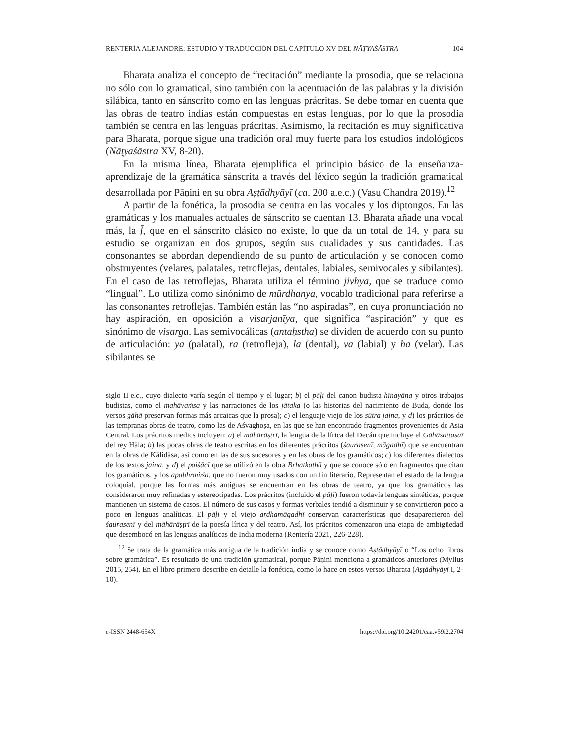RENTERÍA ALEJANDRE: ESTUDIO Y TRADUCCIÓN DEL CAPÍTULO XV DEL NĀṬYAŚĀSTRA 104
Bharata analiza el concepto de “recitación” mediante la prosodia, que se relaciona no sólo con lo gramatical, sino también con la acentuación de las palabras y la división silábica, tanto en sánscrito como en las lenguas prácritas. Se debe tomar en cuenta que las obras de teatro indias están compuestas en estas lenguas, por lo que la prosodia también se centra en las lenguas prácritas. Asimismo, la recitación es muy significativa para Bharata, porque sigue una tradición oral muy fuerte para los estudios indológicos (Nāṭyaśāstra XV, 8-20).
En la misma línea, Bharata ejemplifica el principio básico de la enseñanza-aprendizaje de la gramática sánscrita a través del léxico según la tradición gramatical desarrollada por Pāṇini en su obra Aṣṭādhyāyī (ca. 200 a.e.c.) (Vasu Chandra 2019).<sup>12</sup>
A partir de la fonética, la prosodia se centra en las vocales y los diptongos. En las gramáticas y los manuales actuales de sánscrito se cuentan 13. Bharata añade una vocal más, la ḹ, que en el sánscrito clásico no existe, lo que da un total de 14, y para su estudio se organizan en dos grupos, según sus cualidades y sus cantidades. Las consonantes se abordan dependiendo de su punto de articulación y se conocen como obstruyentes (velares, palatales, retroflejas, dentales, labiales, semivocales y sibilantes). En el caso de las retroflejas, Bharata utiliza el término jivhya, que se traduce como “lingual”. Lo utiliza como sinónimo de mūrdhanya, vocablo tradicional para referirse a las consonantes retroflejas. También están las “no aspiradas”, en cuya pronunciación no hay aspiración, en oposición a visarjanīya, que significa “aspiración” y que es sinónimo de visarga. Las semivocálicas (antaḥstha) se dividen de acuerdo con su punto de articulación: ya (palatal), ra (retrofleja), la (dental), va (labial) y ha (velar). Las sibilantes se
siglo II e.c., cuyo dialecto varía según el tiempo y el lugar; b) el pāḷi del canon budista hīnayāna y otros trabajos budistas, como el mahāvaṁsa y las narraciones de los jātaka (o las historias del nacimiento de Buda, donde los versos gāhā preservan formas más arcaicas que la prosa); c) el lenguaje viejo de los sūtra jaina, y d) los prácritos de las tempranas obras de teatro, como las de Aśvaghoṣa, en las que se han encontrado fragmentos provenientes de Asia Central. Los prácritos medios incluyen: a) el māhārāṣṭrī, la lengua de la lírica del Decán que incluye el Gāhāsattasaī del rey Hāla; b) las pocas obras de teatro escritas en los diferentes prácritos (śaurasenī, māgadhī) que se encuentran en la obras de Kālidāsa, así como en las de sus sucesores y en las obras de los gramáticos; c) los diferentes dialectos de los textos jaina, y d) el paiśācī que se utilizó en la obra Bṛhatkathā y que se conoce sólo en fragmentos que citan los gramáticos, y los apabhraṁśa, que no fueron muy usados con un fin literario. Representan el estado de la lengua coloquial, porque las formas más antiguas se encuentran en las obras de teatro, ya que los gramáticos las consideraron muy refinadas y estereotipadas. Los prácritos (incluido el pāḷi) fueron todavía lenguas sintéticas, porque mantienen un sistema de casos. El número de sus casos y formas verbales tendió a disminuir y se convirtieron poco a poco en lenguas analíticas. El pāḷi y el viejo ardhamāgadhī conservan características que desaparecieron del śaurasenī y del māhārāṣṭrī de la poesía lírica y del teatro. Así, los prácritos comenzaron una etapa de ambigüedad que desembocó en las lenguas analíticas de India moderna (Rentería 2021, 226-228).
<sup>12</sup> Se trata de la gramática más antigua de la tradición india y se conoce como Aṣṭādhyāyī o “Los ocho libros sobre gramática”. Es resultado de una tradición gramatical, porque Pāṇini menciona a gramáticos anteriores (Mylius 2015, 254). En el libro primero describe en detalle la fonética, como lo hace en estos versos Bharata (Aṣṭādhyāyī I, 2-10).
e-ISSN 2448-654X https://doi.org/10.24201/eaa.v59i2.2704